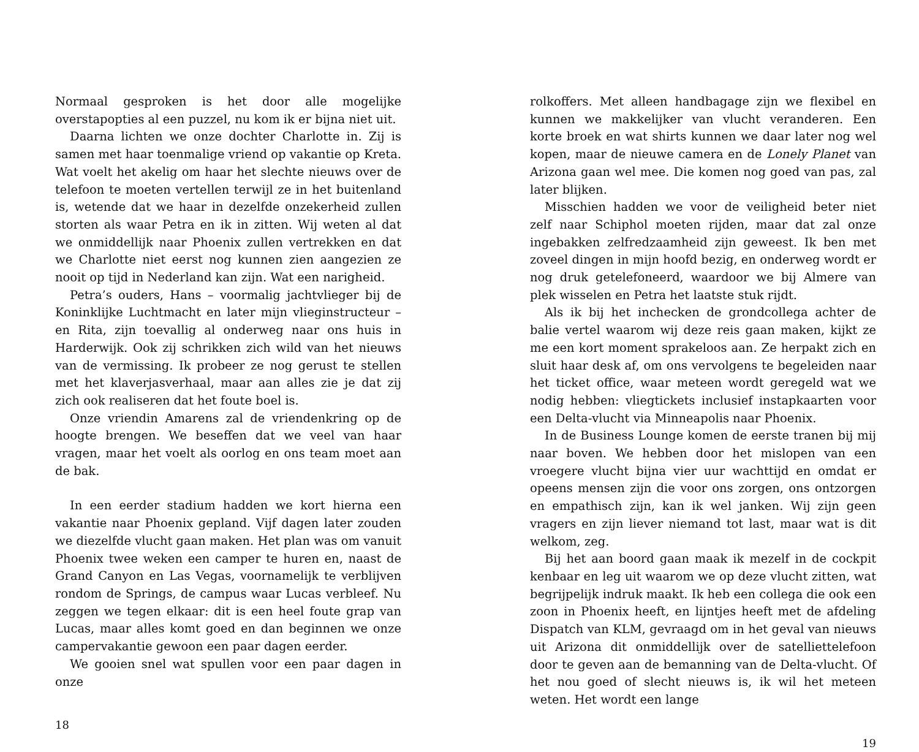Normaal gesproken is het door alle mogelijke overstapopties al een puzzel, nu kom ik er bijna niet uit.
Daarna lichten we onze dochter Charlotte in. Zij is samen met haar toenmalige vriend op vakantie op Kreta. Wat voelt het akelig om haar het slechte nieuws over de telefoon te moeten vertellen terwijl ze in het buitenland is, wetende dat we haar in dezelfde onzekerheid zullen storten als waar Petra en ik in zitten. Wij weten al dat we onmiddellijk naar Phoenix zullen vertrekken en dat we Charlotte niet eerst nog kunnen zien aangezien ze nooit op tijd in Nederland kan zijn. Wat een narigheid.
Petra’s ouders, Hans – voormalig jachtvlieger bij de Koninklijke Luchtmacht en later mijn vlieginstructeur – en Rita, zijn toevallig al onderweg naar ons huis in Harderwijk. Ook zij schrikken zich wild van het nieuws van de vermissing. Ik probeer ze nog gerust te stellen met het klaverjasverhaal, maar aan alles zie je dat zij zich ook realiseren dat het foute boel is.
Onze vriendin Amarens zal de vriendenkring op de hoogte brengen. We beseffen dat we veel van haar vragen, maar het voelt als oorlog en ons team moet aan de bak.
In een eerder stadium hadden we kort hierna een vakantie naar Phoenix gepland. Vijf dagen later zouden we diezelfde vlucht gaan maken. Het plan was om vanuit Phoenix twee weken een camper te huren en, naast de Grand Canyon en Las Vegas, voornamelijk te verblijven rondom de Springs, de campus waar Lucas verbleef. Nu zeggen we tegen elkaar: dit is een heel foute grap van Lucas, maar alles komt goed en dan beginnen we onze campervakantie gewoon een paar dagen eerder.
We gooien snel wat spullen voor een paar dagen in onze
18
rolkoffers. Met alleen handbagage zijn we flexibel en kunnen we makkelijker van vlucht veranderen. Een korte broek en wat shirts kunnen we daar later nog wel kopen, maar de nieuwe camera en de Lonely Planet van Arizona gaan wel mee. Die komen nog goed van pas, zal later blijken.
Misschien hadden we voor de veiligheid beter niet zelf naar Schiphol moeten rijden, maar dat zal onze ingebakken zelfredzaamheid zijn geweest. Ik ben met zoveel dingen in mijn hoofd bezig, en onderweg wordt er nog druk getelefoneerd, waardoor we bij Almere van plek wisselen en Petra het laatste stuk rijdt.
Als ik bij het inchecken de grondcollega achter de balie vertel waarom wij deze reis gaan maken, kijkt ze me een kort moment sprakeloos aan. Ze herpakt zich en sluit haar desk af, om ons vervolgens te begeleiden naar het ticket office, waar meteen wordt geregeld wat we nodig hebben: vliegtickets inclusief instapkaarten voor een Delta-vlucht via Minneapolis naar Phoenix.
In de Business Lounge komen de eerste tranen bij mij naar boven. We hebben door het mislopen van een vroegere vlucht bijna vier uur wachttijd en omdat er opeens mensen zijn die voor ons zorgen, ons ontzorgen en empathisch zijn, kan ik wel janken. Wij zijn geen vragers en zijn liever niemand tot last, maar wat is dit welkom, zeg.
Bij het aan boord gaan maak ik mezelf in de cockpit kenbaar en leg uit waarom we op deze vlucht zitten, wat begrijpelijk indruk maakt. Ik heb een collega die ook een zoon in Phoenix heeft, en lijntjes heeft met de afdeling Dispatch van KLM, gevraagd om in het geval van nieuws uit Arizona dit onmiddellijk over de satelliettelefoon door te geven aan de bemanning van de Delta-vlucht. Of het nou goed of slecht nieuws is, ik wil het meteen weten. Het wordt een lange
19